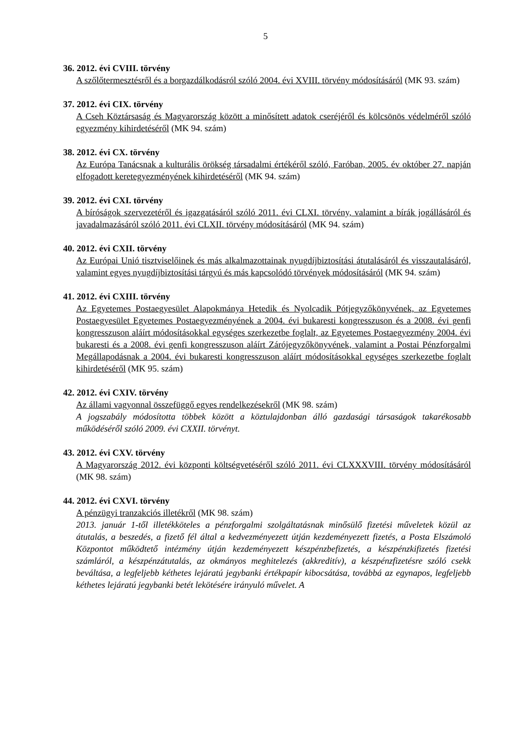5
36. 2012. évi CVIII. törvény
A szőlőtermesztésről és a borgazdálkodásról szóló 2004. évi XVIII. törvény módosításáról (MK 93. szám)
37. 2012. évi CIX. törvény
A Cseh Köztársaság és Magyarország között a minősített adatok cseréjéről és kölcsönös védelméről szóló egyezmény kihirdetéséről (MK 94. szám)
38. 2012. évi CX. törvény
Az Európa Tanácsnak a kulturális örökség társadalmi értékéről szóló, Faróban, 2005. év október 27. napján elfogadott keretegyezményének kihirdetéséről (MK 94. szám)
39. 2012. évi CXI. törvény
A bíróságok szervezetéről és igazgatásáról szóló 2011. évi CLXI. törvény, valamint a bírák jogállásáról és javadalmazásáról szóló 2011. évi CLXII. törvény módosításáról (MK 94. szám)
40. 2012. évi CXII. törvény
Az Európai Unió tisztviselőinek és más alkalmazottainak nyugdíjbiztosítási átutalásáról és visszautalásáról, valamint egyes nyugdíjbiztosítási tárgyú és más kapcsolódó törvények módosításáról (MK 94. szám)
41. 2012. évi CXIII. törvény
Az Egyetemes Postaegyesület Alapokmánya Hetedik és Nyolcadik Pótjegyzőkönyvének, az Egyetemes Postaegyesület Egyetemes Postaegyezményének a 2004. évi bukaresti kongresszuson és a 2008. évi genfi kongresszuson aláírt módosításokkal egységes szerkezetbe foglalt, az Egyetemes Postaegyezmény 2004. évi bukaresti és a 2008. évi genfi kongresszuson aláírt Zárójegyzőkönyvének, valamint a Postai Pénzforgalmi Megállapodásnak a 2004. évi bukaresti kongresszuson aláírt módosításokkal egységes szerkezetbe foglalt kihirdetéséről (MK 95. szám)
42. 2012. évi CXIV. törvény
Az állami vagyonnal összefüggő egyes rendelkezésekről (MK 98. szám)
A jogszabály módosította többek között a köztulajdonban álló gazdasági társaságok takarékosabb működéséről szóló 2009. évi CXXII. törvényt.
43. 2012. évi CXV. törvény
A Magyarország 2012. évi központi költségvetéséről szóló 2011. évi CLXXXVIII. törvény módosításáról (MK 98. szám)
44. 2012. évi CXVI. törvény
A pénzügyi tranzakciós illetékről (MK 98. szám)
2013. január 1-től illetékköteles a pénzforgalmi szolgáltatásnak minősülő fizetési műveletek közül az átutalás, a beszedés, a fizető fél által a kedvezményezett útján kezdeményezett fizetés, a Posta Elszámoló Központot működtető intézmény útján kezdeményezett készpénzbefizetés, a készpénzkifizetés fizetési számláról, a készpénzátutalás, az okmányos meghitelezés (akkreditív), a készpénzfizetésre szóló csekk beváltása, a legfeljebb kéthetes lejáratú jegybanki értékpapír kibocsátása, továbbá az egynapos, legfeljebb kéthetes lejáratú jegybanki betét lekötésére irányuló művelet. A